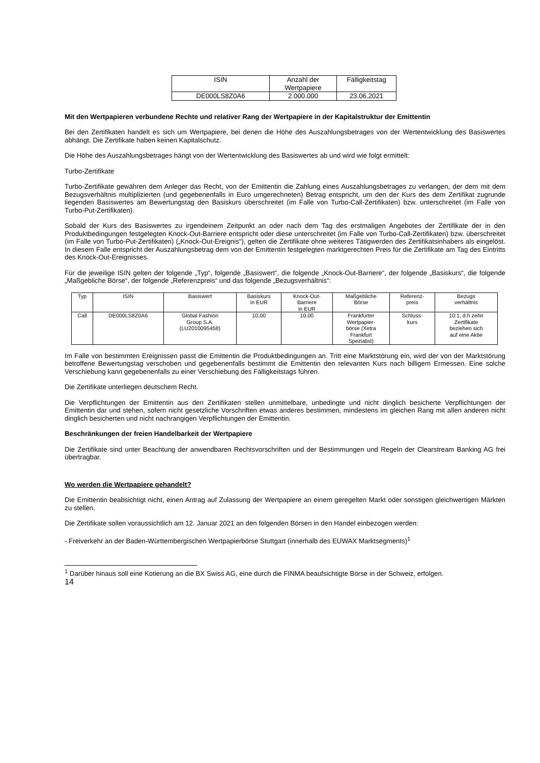| ISIN | Anzahl der Wertpapiere | Fälligkeitstag |
| DE000LS8Z0A6 | 2.000.000 | 23.06.2021 |
Mit den Wertpapieren verbundene Rechte und relativer Rang der Wertpapiere in der Kapitalstruktur der Emittentin
Bei den Zertifikaten handelt es sich um Wertpapiere, bei denen die Höhe des Auszahlungsbetrages von der Wertentwicklung des Basiswertes abhängt. Die Zertifikate haben keinen Kapitalschutz.
Die Höhe des Auszahlungsbetrages hängt von der Wertentwicklung des Basiswertes ab und wird wie folgt ermittelt:
Turbo-Zertifikate
Turbo-Zertifikate gewähren dem Anleger das Recht, von der Emittentin die Zahlung eines Auszahlungsbetrages zu verlangen, der dem mit dem Bezugsverhältnis multiplizierten (und gegebenenfalls in Euro umgerechneten) Betrag entspricht, um den der Kurs des dem Zertifikat zugrunde liegenden Basiswertes am Bewertungstag den Basiskurs überschreitet (im Falle von Turbo-Call-Zertifikaten) bzw. unterschreitet (im Falle von Turbo-Put-Zertifikaten).
Sobald der Kurs des Basiswertes zu irgendeinem Zeitpunkt an oder nach dem Tag des erstmaligen Angebotes der Zertifikate der in den Produktbedingungen festgelegten Knock-Out-Barriere entspricht oder diese unterschreitet (im Falle von Turbo-Call-Zertifikaten) bzw. überschreitet (im Falle von Turbo-Put-Zertifikaten) („Knock-Out-Ereignis“), gelten die Zertifikate ohne weiteres Tätigwerden des Zertifikatsinhabers als eingelöst. In diesem Falle entspricht der Auszahlungsbetrag dem von der Emittentin festgelegten marktgerechten Preis für die Zertifikate am Tag des Eintritts des Knock-Out-Ereignisses.
Für die jeweilige ISIN gelten der folgende „Typ“, folgende „Basiswert“, die folgende „Knock-Out-Barriere“, der folgende „Basiskurs“, die folgende „Maßgebliche Börse“, der folgende „Referenzpreis“ und das folgende „Bezugsverhältnis“:
| Typ | ISIN | Basiswert | Basiskurs in EUR | Knock-Out- Barriere in EUR | Maßgebliche Börse | Referenz- preis | Bezugs verhältnis |
| Call | DE000LS8Z0A6 | Global Fashion Group S.A. (LU2010095458) | 10,00 | 10,00 | Frankfurter Wertpapier- börse (Xetra Frankfurt Spezialist) | Schluss- kurs | 10:1, d.h zehn Zertifikate beziehen sich auf eine Aktie |
Im Falle von bestimmten Ereignissen passt die Emittentin die Produktbedingungen an. Tritt eine Marktstörung ein, wird der von der Marktstörung betroffene Bewertungstag verschoben und gegebenenfalls bestimmt die Emittentin den relevanten Kurs nach billigem Ermessen. Eine solche Verschiebung kann gegebenenfalls zu einer Verschiebung des Fälligkeitstags führen.
Die Zertifikate unterliegen deutschem Recht.
Die Verpflichtungen der Emittentin aus den Zertifikaten stellen unmittelbare, unbedingte und nicht dinglich besicherte Verpflichtungen der Emittentin dar und stehen, sofern nicht gesetzliche Vorschriften etwas anderes bestimmen, mindestens im gleichen Rang mit allen anderen nicht dinglich besicherten und nicht nachrangigen Verpflichtungen der Emittentin.
Beschränkungen der freien Handelbarkeit der Wertpapiere
Die Zertifikate sind unter Beachtung der anwendbaren Rechtsvorschriften und der Bestimmungen und Regeln der Clearstream Banking AG frei übertragbar.
Wo werden die Wertpapiere gehandelt?
Die Emittentin beabsichtigt nicht, einen Antrag auf Zulassung der Wertpapiere an einem geregelten Markt oder sonstigen gleichwertigen Märkten zu stellen.
Die Zertifikate sollen voraussichtlich am 12. Januar 2021 an den folgenden Börsen in den Handel einbezogen werden:
- Freiverkehr an der Baden-Württembergischen Wertpapierbörse Stuttgart (innerhalb des EUWAX Marktsegments)<sup>1</sup>
<sup>1</sup> Darüber hinaus soll eine Kotierung an die BX Swiss AG, eine durch die FINMA beaufsichtigte Börse in der Schweiz, erfolgen.
14